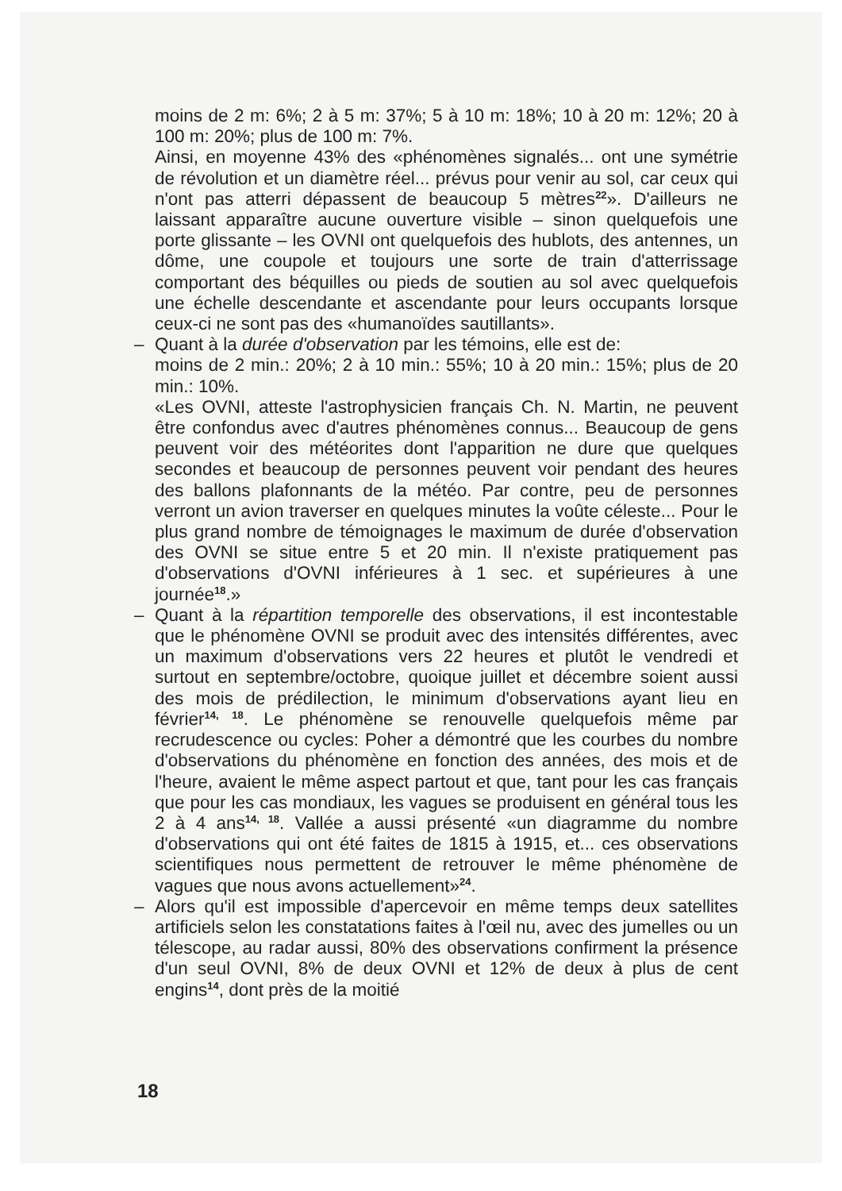moins de 2 m: 6%; 2 à 5 m: 37%; 5 à 10 m: 18%; 10 à 20 m: 12%; 20 à 100 m: 20%; plus de 100 m: 7%.
Ainsi, en moyenne 43% des «phénomènes signalés... ont une symétrie de révolution et un diamètre réel... prévus pour venir au sol, car ceux qui n'ont pas atterri dépassent de beaucoup 5 mètres<sup>22</sup>». D'ailleurs ne laissant apparaître aucune ouverture visible – sinon quelquefois une porte glissante – les OVNI ont quelquefois des hublots, des antennes, un dôme, une coupole et toujours une sorte de train d'atterrissage comportant des béquilles ou pieds de soutien au sol avec quelquefois une échelle descendante et ascendante pour leurs occupants lorsque ceux-ci ne sont pas des «humanoïdes sautillants».
–
Quant à la durée d'observation par les témoins, elle est de:
moins de 2 min.: 20%; 2 à 10 min.: 55%; 10 à 20 min.: 15%; plus de 20 min.: 10%.
«Les OVNI, atteste l'astrophysicien français Ch. N. Martin, ne peuvent être confondus avec d'autres phénomènes connus... Beaucoup de gens peuvent voir des météorites dont l'apparition ne dure que quelques secondes et beaucoup de personnes peuvent voir pendant des heures des ballons plafonnants de la météo. Par contre, peu de personnes verront un avion traverser en quelques minutes la voûte céleste... Pour le plus grand nombre de témoignages le maximum de durée d'observation des OVNI se situe entre 5 et 20 min. Il n'existe pratiquement pas d'observations d'OVNI inférieures à 1 sec. et supérieures à une journée<sup>18</sup>.»
–
Quant à la répartition temporelle des observations, il est incontestable que le phénomène OVNI se produit avec des intensités différentes, avec un maximum d'observations vers 22 heures et plutôt le vendredi et surtout en septembre/octobre, quoique juillet et décembre soient aussi des mois de prédilection, le minimum d'observations ayant lieu en février<sup>14, 18</sup>. Le phénomène se renouvelle quelquefois même par recrudescence ou cycles: Poher a démontré que les courbes du nombre d'observations du phénomène en fonction des années, des mois et de l'heure, avaient le même aspect partout et que, tant pour les cas français que pour les cas mondiaux, les vagues se produisent en général tous les 2 à 4 ans<sup>14, 18</sup>. Vallée a aussi présenté «un diagramme du nombre d'observations qui ont été faites de 1815 à 1915, et... ces observations scientifiques nous permettent de retrouver le même phénomène de vagues que nous avons actuellement»<sup>24</sup>.
–
Alors qu'il est impossible d'apercevoir en même temps deux satellites artificiels selon les constatations faites à l'œil nu, avec des jumelles ou un télescope, au radar aussi, 80% des observations confirment la présence d'un seul OVNI, 8% de deux OVNI et 12% de deux à plus de cent engins<sup>14</sup>, dont près de la moitié
18